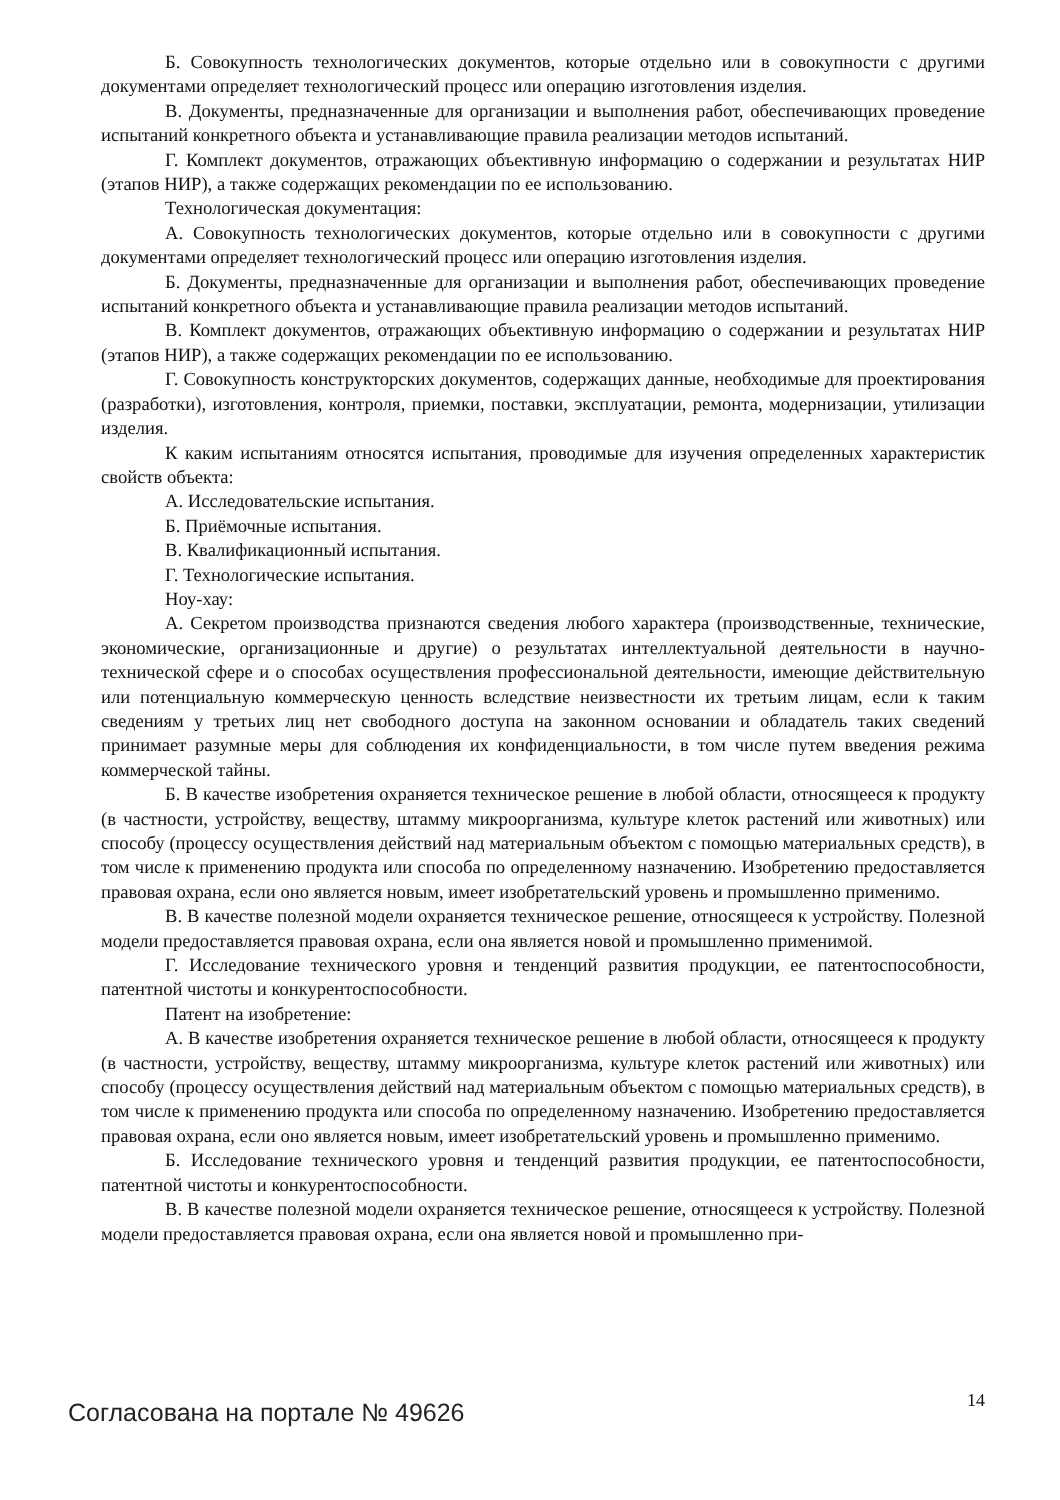Б. Совокупность технологических документов, которые отдельно или в совокупности с другими документами определяет технологический процесс или операцию изготовления изделия.
В. Документы, предназначенные для организации и выполнения работ, обеспечивающих проведение испытаний конкретного объекта и устанавливающие правила реализации методов испытаний.
Г. Комплект документов, отражающих объективную информацию о содержании и результатах НИР (этапов НИР), а также содержащих рекомендации по ее использованию.
Технологическая документация:
А. Совокупность технологических документов, которые отдельно или в совокупности с другими документами определяет технологический процесс или операцию изготовления изделия.
Б. Документы, предназначенные для организации и выполнения работ, обеспечивающих проведение испытаний конкретного объекта и устанавливающие правила реализации методов испытаний.
В. Комплект документов, отражающих объективную информацию о содержании и результатах НИР (этапов НИР), а также содержащих рекомендации по ее использованию.
Г. Совокупность конструкторских документов, содержащих данные, необходимые для проектирования (разработки), изготовления, контроля, приемки, поставки, эксплуатации, ремонта, модернизации, утилизации изделия.
К каким испытаниям относятся испытания, проводимые для изучения определенных характеристик свойств объекта:
А. Исследовательские испытания.
Б. Приёмочные испытания.
В. Квалификационный испытания.
Г. Технологические испытания.
Ноу-хау:
А. Секретом производства признаются сведения любого характера (производственные, технические, экономические, организационные и другие) о результатах интеллектуальной деятельности в научно-технической сфере и о способах осуществления профессиональной деятельности, имеющие действительную или потенциальную коммерческую ценность вследствие неизвестности их третьим лицам, если к таким сведениям у третьих лиц нет свободного доступа на законном основании и обладатель таких сведений принимает разумные меры для соблюдения их конфиденциальности, в том числе путем введения режима коммерческой тайны.
Б. В качестве изобретения охраняется техническое решение в любой области, относящееся к продукту (в частности, устройству, веществу, штамму микроорганизма, культуре клеток растений или животных) или способу (процессу осуществления действий над материальным объектом с помощью материальных средств), в том числе к применению продукта или способа по определенному назначению. Изобретению предоставляется правовая охрана, если оно является новым, имеет изобретательский уровень и промышленно применимо.
В. В качестве полезной модели охраняется техническое решение, относящееся к устройству. Полезной модели предоставляется правовая охрана, если она является новой и промышленно применимой.
Г. Исследование технического уровня и тенденций развития продукции, ее патентоспособности, патентной чистоты и конкурентоспособности.
Патент на изобретение:
А. В качестве изобретения охраняется техническое решение в любой области, относящееся к продукту (в частности, устройству, веществу, штамму микроорганизма, культуре клеток растений или животных) или способу (процессу осуществления действий над материальным объектом с помощью материальных средств), в том числе к применению продукта или способа по определенному назначению. Изобретению предоставляется правовая охрана, если оно является новым, имеет изобретательский уровень и промышленно применимо.
Б. Исследование технического уровня и тенденций развития продукции, ее патентоспособности, патентной чистоты и конкурентоспособности.
В. В качестве полезной модели охраняется техническое решение, относящееся к устройству. Полезной модели предоставляется правовая охрана, если она является новой и промышленно при-
Согласована на портале № 49626 14